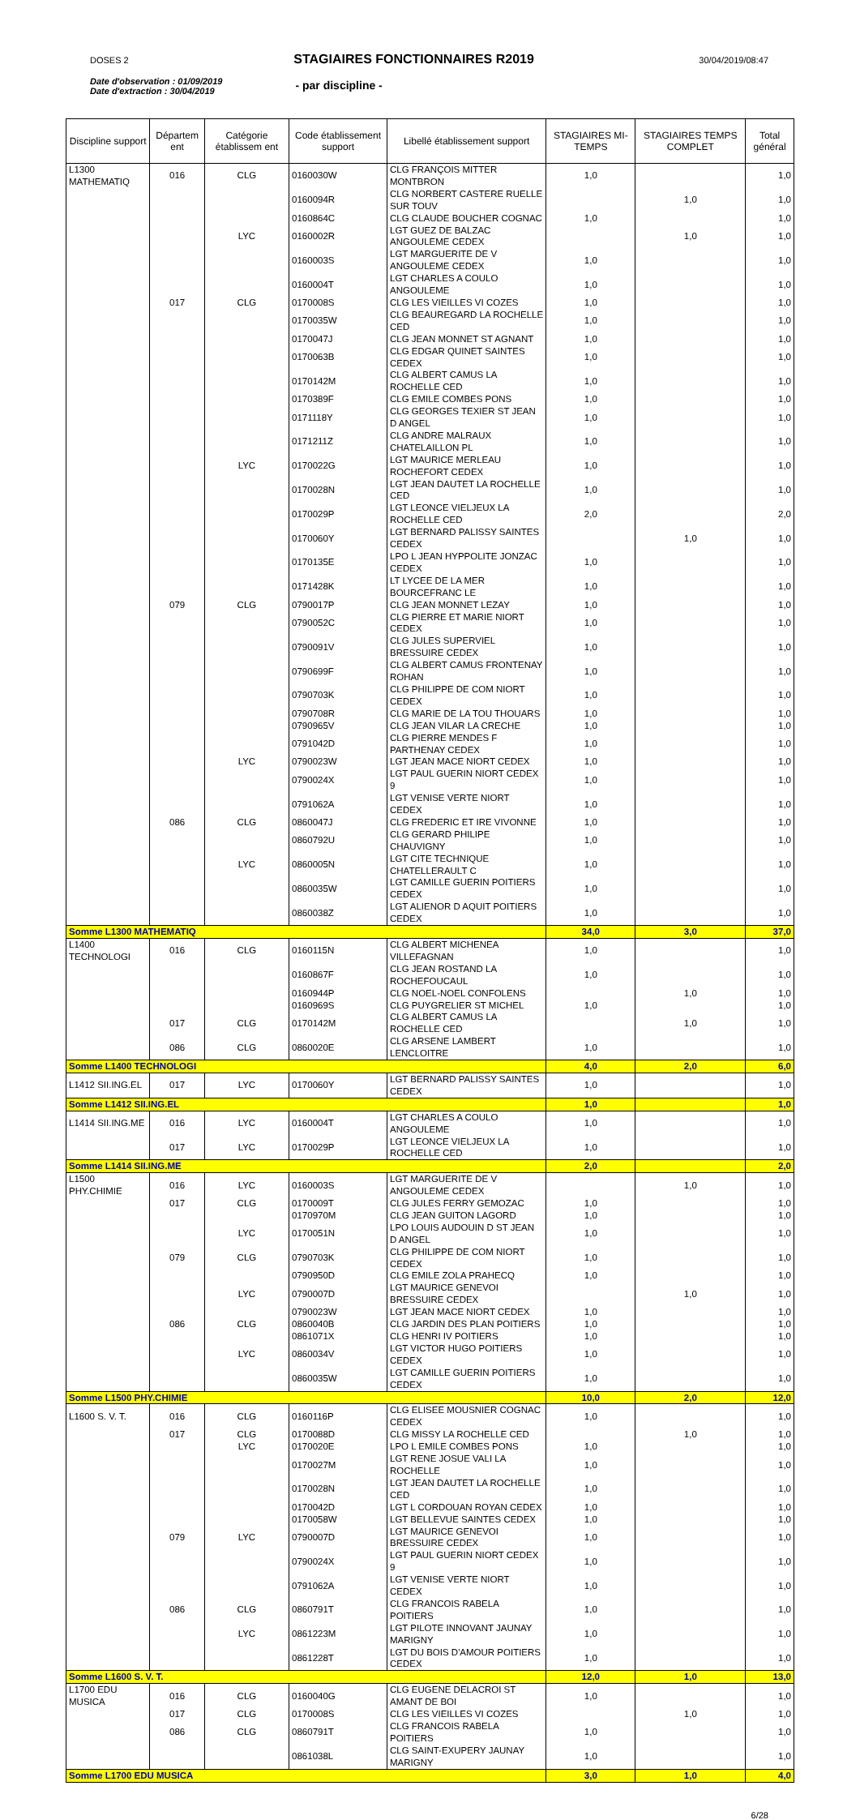DOSES 2 STAGIAIRES FONCTIONNAIRES R2019 30/04/2019/08:47
Date d'observation : 01/09/2019
Date d'extraction : 30/04/2019
- par discipline -
| Discipline support | Départem ent | Catégorie établissem ent | Code établissement support | Libellé établissement support | STAGIAIRES MI-TEMPS | STAGIAIRES TEMPS COMPLET | Total général |
| --- | --- | --- | --- | --- | --- | --- | --- |
| L1300 MATHEMATIQ | 016 | CLG | 0160030W | CLG FRANÇOIS MITTER MONTBRON | 1,0 | | 1,0 |
| | | | 0160094R | CLG NORBERT CASTERE RUELLE SUR TOUV | | 1,0 | 1,0 |
| | | | 0160864C | CLG CLAUDE BOUCHER COGNAC | 1,0 | | 1,0 |
| | | LYC | 0160002R | LGT GUEZ DE BALZAC ANGOULEME CEDEX | | 1,0 | 1,0 |
| | | | 0160003S | LGT MARGUERITE DE V ANGOULEME CEDEX | 1,0 | | 1,0 |
| | | | 0160004T | LGT CHARLES A COULO ANGOULEME | 1,0 | | 1,0 |
| | 017 | CLG | 0170008S | CLG LES VIEILLES VI COZES | 1,0 | | 1,0 |
| | | | 0170035W | CLG BEAUREGARD LA ROCHELLE CED | 1,0 | | 1,0 |
| | | | 0170047J | CLG JEAN MONNET ST AGNANT | 1,0 | | 1,0 |
| | | | 0170063B | CLG EDGAR QUINET SAINTES CEDEX | 1,0 | | 1,0 |
| | | | 0170142M | CLG ALBERT CAMUS LA ROCHELLE CED | 1,0 | | 1,0 |
| | | | 0170389F | CLG EMILE COMBES PONS | 1,0 | | 1,0 |
| | | | 0171118Y | CLG GEORGES TEXIER ST JEAN D ANGEL | 1,0 | | 1,0 |
| | | | 0171211Z | CLG ANDRE MALRAUX CHATELAILLON PL | 1,0 | | 1,0 |
| | | LYC | 0170022G | LGT MAURICE MERLEAU ROCHEFORT CEDEX | 1,0 | | 1,0 |
| | | | 0170028N | LGT JEAN DAUTET LA ROCHELLE CED | 1,0 | | 1,0 |
| | | | 0170029P | LGT LEONCE VIELJEUX LA ROCHELLE CED | 2,0 | | 2,0 |
| | | | 0170060Y | LGT BERNARD PALISSY SAINTES CEDEX | | 1,0 | 1,0 |
| | | | 0170135E | LPO L JEAN HYPPOLITE JONZAC CEDEX | 1,0 | | 1,0 |
| | | | 0171428K | LT LYCEE DE LA MER BOURCEFRANC LE | 1,0 | | 1,0 |
| | 079 | CLG | 0790017P | CLG JEAN MONNET LEZAY | 1,0 | | 1,0 |
| | | | 0790052C | CLG PIERRE ET MARIE NIORT CEDEX | 1,0 | | 1,0 |
| | | | 0790091V | CLG JULES SUPERVIEL BRESSUIRE CEDEX | 1,0 | | 1,0 |
| | | | 0790699F | CLG ALBERT CAMUS FRONTENAY ROHAN | 1,0 | | 1,0 |
| | | | 0790703K | CLG PHILIPPE DE COM NIORT CEDEX | 1,0 | | 1,0 |
| | | | 0790708R | CLG MARIE DE LA TOU THOUARS | 1,0 | | 1,0 |
| | | | 0790965V | CLG JEAN VILAR LA CRECHE | 1,0 | | 1,0 |
| | | | 0791042D | CLG PIERRE MENDES F PARTHENAY CEDEX | 1,0 | | 1,0 |
| | | LYC | 0790023W | LGT JEAN MACE NIORT CEDEX | 1,0 | | 1,0 |
| | | | 0790024X | LGT PAUL GUERIN NIORT CEDEX 9 | 1,0 | | 1,0 |
| | | | 0791062A | LGT VENISE VERTE NIORT CEDEX | 1,0 | | 1,0 |
| | 086 | CLG | 0860047J | CLG FREDERIC ET IRE VIVONNE | 1,0 | | 1,0 |
| | | | 0860792U | CLG GERARD PHILIPE CHAUVIGNY | 1,0 | | 1,0 |
| | | LYC | 0860005N | LGT CITE TECHNIQUE CHATELLERAULT C | 1,0 | | 1,0 |
| | | | 0860035W | LGT CAMILLE GUERIN POITIERS CEDEX | 1,0 | | 1,0 |
| | | | 0860038Z | LGT ALIENOR D AQUIT POITIERS CEDEX | 1,0 | | 1,0 |
| Somme L1300 MATHEMATIQ | | | | | 34,0 | 3,0 | 37,0 |
| L1400 TECHNOLOGI | 016 | CLG | 0160115N | CLG ALBERT MICHENEA VILLEFAGNAN | 1,0 | | 1,0 |
| | | | 0160867F | CLG JEAN ROSTAND LA ROCHEFOUCAUL | 1,0 | | 1,0 |
| | | | 0160944P | CLG NOEL-NOEL CONFOLENS | | 1,0 | 1,0 |
| | | | 0160969S | CLG PUYGRELIER ST MICHEL | 1,0 | | 1,0 |
| | 017 | CLG | 0170142M | CLG ALBERT CAMUS LA ROCHELLE CED | | 1,0 | 1,0 |
| | 086 | CLG | 0860020E | CLG ARSENE LAMBERT LENCLOITRE | 1,0 | | 1,0 |
| Somme L1400 TECHNOLOGI | | | | | 4,0 | 2,0 | 6,0 |
| L1412 SII.ING.EL | 017 | LYC | 0170060Y | LGT BERNARD PALISSY SAINTES CEDEX | 1,0 | | 1,0 |
| Somme L1412 SII.ING.EL | | | | | 1,0 | | 1,0 |
| L1414 SII.ING.ME | 016 | LYC | 0160004T | LGT CHARLES A COULO ANGOULEME | 1,0 | | 1,0 |
| | 017 | LYC | 0170029P | LGT LEONCE VIELJEUX LA ROCHELLE CED | 1,0 | | 1,0 |
| Somme L1414 SII.ING.ME | | | | | 2,0 | | 2,0 |
| L1500 PHY.CHIMIE | 016 | LYC | 0160003S | LGT MARGUERITE DE V ANGOULEME CEDEX | | 1,0 | 1,0 |
| | 017 | CLG | 0170009T | CLG JULES FERRY GEMOZAC | 1,0 | | 1,0 |
| | | | 0170970M | CLG JEAN GUITON LAGORD | 1,0 | | 1,0 |
| | | LYC | 0170051N | LPO LOUIS AUDOUIN D ST JEAN D ANGEL | 1,0 | | 1,0 |
| | 079 | CLG | 0790703K | CLG PHILIPPE DE COM NIORT CEDEX | 1,0 | | 1,0 |
| | | | 0790950D | CLG EMILE ZOLA PRAHECQ | 1,0 | | 1,0 |
| | | LYC | 0790007D | LGT MAURICE GENEVOI BRESSUIRE CEDEX | | 1,0 | 1,0 |
| | | | 0790023W | LGT JEAN MACE NIORT CEDEX | 1,0 | | 1,0 |
| | 086 | CLG | 0860040B | CLG JARDIN DES PLAN POITIERS | 1,0 | | 1,0 |
| | | | 0861071X | CLG HENRI IV POITIERS | 1,0 | | 1,0 |
| | | LYC | 0860034V | LGT VICTOR HUGO POITIERS CEDEX | 1,0 | | 1,0 |
| | | | 0860035W | LGT CAMILLE GUERIN POITIERS CEDEX | 1,0 | | 1,0 |
| Somme L1500 PHY.CHIMIE | | | | | 10,0 | 2,0 | 12,0 |
| L1600 S. V. T. | 016 | CLG | 0160116P | CLG ELISEE MOUSNIER COGNAC CEDEX | 1,0 | | 1,0 |
| | 017 | CLG | 0170088D | CLG MISSY LA ROCHELLE CED | | 1,0 | 1,0 |
| | | LYC | 0170020E | LPO L EMILE COMBES PONS | 1,0 | | 1,0 |
| | | | 0170027M | LGT RENE JOSUE VALI LA ROCHELLE | 1,0 | | 1,0 |
| | | | 0170028N | LGT JEAN DAUTET LA ROCHELLE CED | 1,0 | | 1,0 |
| | | | 0170042D | LGT L CORDOUAN ROYAN CEDEX | 1,0 | | 1,0 |
| | | | 0170058W | LGT BELLEVUE SAINTES CEDEX | 1,0 | | 1,0 |
| | 079 | LYC | 0790007D | LGT MAURICE GENEVOI BRESSUIRE CEDEX | 1,0 | | 1,0 |
| | | | 0790024X | LGT PAUL GUERIN NIORT CEDEX 9 | 1,0 | | 1,0 |
| | | | 0791062A | LGT VENISE VERTE NIORT CEDEX | 1,0 | | 1,0 |
| | 086 | CLG | 0860791T | CLG FRANCOIS RABELA POITIERS | 1,0 | | 1,0 |
| | | LYC | 0861223M | LGT PILOTE INNOVANT JAUNAY MARIGNY | 1,0 | | 1,0 |
| | | | 0861228T | LGT DU BOIS D'AMOUR POITIERS CEDEX | 1,0 | | 1,0 |
| Somme L1600 S. V. T. | | | | | 12,0 | 1,0 | 13,0 |
| L1700 EDU MUSICA | 016 | CLG | 0160040G | CLG EUGENE DELACROI ST AMANT DE BOI | 1,0 | | 1,0 |
| | 017 | CLG | 0170008S | CLG LES VIEILLES VI COZES | | 1,0 | 1,0 |
| | 086 | CLG | 0860791T | CLG FRANCOIS RABELA POITIERS | 1,0 | | 1,0 |
| | | | 0861038L | CLG SAINT-EXUPERY JAUNAY MARIGNY | 1,0 | | 1,0 |
| Somme L1700 EDU MUSICA | | | | | 3,0 | 1,0 | 4,0 |
6/28